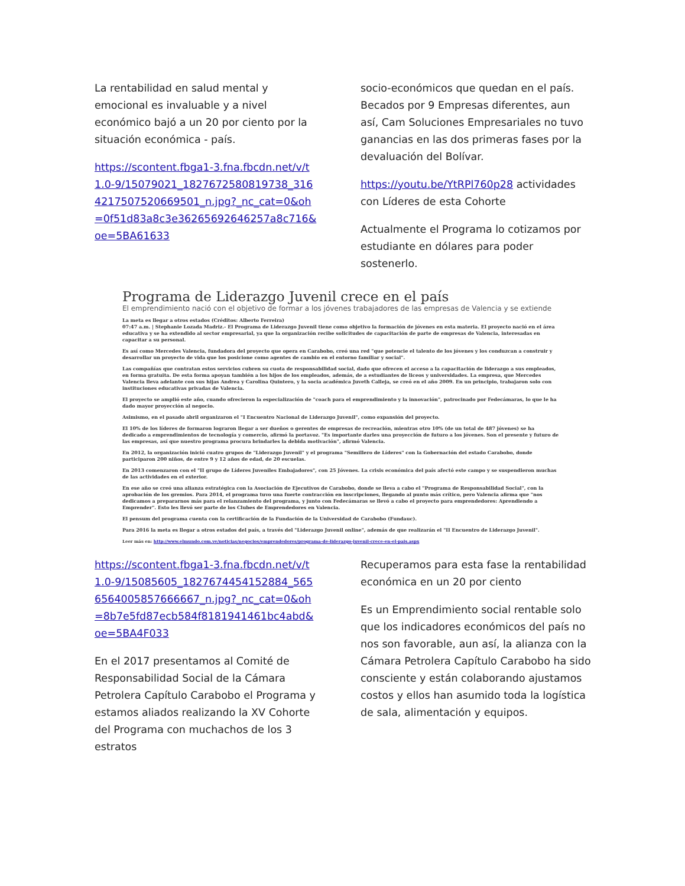La rentabilidad en salud mental y emocional es invaluable y a nivel económico bajó a un 20 por ciento por la situación económica - país.
https://scontent.fbga1-3.fna.fbcdn.net/v/t1.0-9/15079021_1827672580819738_3164217507520669501_n.jpg?_nc_cat=0&oh=0f51d83a8c3e36265692646257a8c716&oe=5BA61633
socio-económicos que quedan en el país. Becados por 9 Empresas diferentes, aun así, Cam Soluciones Empresariales no tuvo ganancias en las dos primeras fases por la devaluación del Bolívar.
https://youtu.be/YtRPl760p28 actividades con Líderes de esta Cohorte
Actualmente el Programa lo cotizamos por estudiante en dólares para poder sostenerlo.
Programa de Liderazgo Juvenil crece en el país
El emprendimiento nació con el objetivo de formar a los jóvenes trabajadores de las empresas de Valencia y se extiende
La meta es llegar a otros estados (Créditos: Alberto Ferreira)
07:47 a.m. | Stephanie Lozada Madriz.- El Programa de Liderazgo Juvenil tiene como objetivo la formación de jóvenes en esta materia. El proyecto nació en el área educativa y se ha extendido al sector empresarial, ya que la organización recibe solicitudes de capacitación de parte de empresas de Valencia, interesadas en capacitar a su personal.
Es así como Mercedes Valencia, fundadora del proyecto que opera en Carabobo, creó una red "que potencie el talento de los jóvenes y los conduzcan a construir y desarrollar un proyecto de vida que los posicione como agentes de cambio en el entorno familiar y social".
Las compañías que contratan estos servicios cubren su cuota de responsabilidad social, dado que ofrecen el acceso a la capacitación de liderazgo a sus empleados, en forma gratuita. De esta forma apoyan también a los hijos de los empleados, además, de a estudiantes de liceos y universidades. La empresa, que Mercedes Valencia lleva adelante con sus hijas Andrea y Carolina Quintero, y la socia académica Juveth Calleja, se creó en el año 2009. En un principio, trabajaron solo con instituciones educativas privadas de Valencia.
El proyecto se amplió este año, cuando ofrecieron la especialización de "coach para el emprendimiento y la innovación", patrocinado por Fedecámaras, lo que le ha dado mayor proyección al negocio.
Asimismo, en el pasado abril organizaron el "I Encuentro Nacional de Liderazgo Juvenil", como expansión del proyecto.
El 10% de los líderes de formaron lograron llegar a ser dueños o gerentes de empresas de recreación, mientras otro 10% (de un total de 487 jóvenes) se ha dedicado a emprendimientos de tecnología y comercio, afirmó la portavoz. "Es importante darles una proyección de futuro a los jóvenes. Son el presente y futuro de las empresas, así que nuestro programa procura brindarles la debida motivación", afirmó Valencia.
En 2012, la organización inició cuatro grupos de "Liderazgo Juvenil" y el programa "Semillero de Líderes" con la Gobernación del estado Carabobo, donde participaron 200 niños, de entre 9 y 12 años de edad, de 20 escuelas.
En 2013 comenzaron con el "II grupo de Líderes Juveniles Embajadores", con 25 Jóvenes. La crisis económica del país afectó este campo y se suspendieron muchas de las actividades en el exterior.
En ese año se creó una alianza estratégica con la Asociación de Ejecutivos de Carabobo, donde se lleva a cabo el "Programa de Responsabilidad Social", con la aprobación de los gremios. Para 2014, el programa tuvo una fuerte contracción en inscripciones, llegando al punto más crítico, pero Valencia afirma que "nos dedicamos a prepararnos más para el relanzamiento del programa, y junto con Fedecámaras se llevó a cabo el proyecto para emprendedores: Aprendiendo a Emprender". Esto les llevó ser parte de los Clubes de Emprendedores en Valencia.
El pensum del programa cuenta con la certificación de la Fundación de la Universidad de Carabobo (Fundauc).
Para 2016 la meta es llegar a otros estados del país, a través del "Liderazgo Juvenil online", además de que realizarán el "II Encuentro de Liderazgo Juvenil".
Leer más en: http://www.elmundo.com.ve/noticias/negocios/emprendedores/programa-de-liderazgo-juvenil-crece-en-el-pais.aspx
https://scontent.fbga1-3.fna.fbcdn.net/v/t1.0-9/15085605_1827674454152884_5656564005857666667_n.jpg?_nc_cat=0&oh=8b7e5fd87ecb584f8181941461bc4abd&oe=5BA4F033
En el 2017 presentamos al Comité de Responsabilidad Social de la Cámara Petrolera Capítulo Carabobo el Programa y estamos aliados realizando la XV Cohorte del Programa con muchachos de los 3 estratos
Recuperamos para esta fase la rentabilidad económica en un 20 por ciento
Es un Emprendimiento social rentable solo que los indicadores económicos del país no nos son favorable, aun así, la alianza con la Cámara Petrolera Capítulo Carabobo ha sido consciente y están colaborando ajustamos costos y ellos han asumido toda la logística de sala, alimentación y equipos.